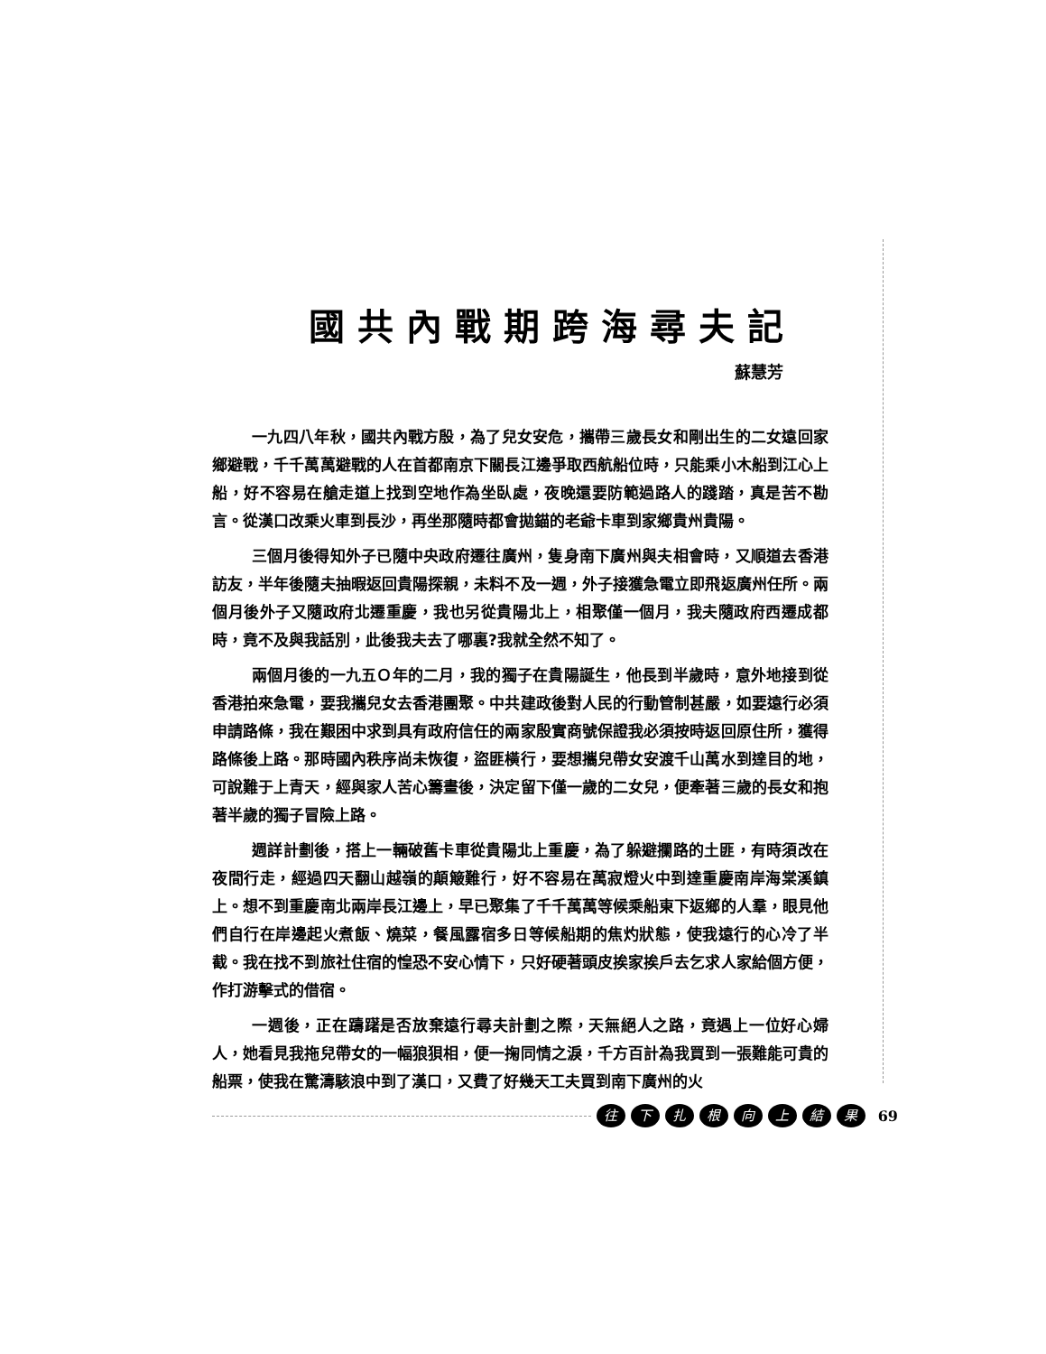國共內戰期跨海尋夫記
蘇慧芳
一九四八年秋，國共內戰方殷，為了兒女安危，攜帶三歲長女和剛出生的二女遠回家鄉避戰，千千萬萬避戰的人在首都南京下關長江邊爭取西航船位時，只能乘小木船到江心上船，好不容易在艙走道上找到空地作為坐臥處，夜晚還要防範過路人的踐踏，真是苦不勘言。從漢口改乘火車到長沙，再坐那隨時都會拋錨的老爺卡車到家鄉貴州貴陽。
三個月後得知外子已隨中央政府遷往廣州，隻身南下廣州與夫相會時，又順道去香港訪友，半年後隨夫抽暇返回貴陽探親，未料不及一週，外子接獲急電立即飛返廣州任所。兩個月後外子又隨政府北遷重慶，我也另從貴陽北上，相聚僅一個月，我夫隨政府西遷成都時，竟不及與我話別，此後我夫去了哪裏?我就全然不知了。
兩個月後的一九五Ｏ年的二月，我的獨子在貴陽誕生，他長到半歲時，意外地接到從香港拍來急電，要我攜兒女去香港團聚。中共建政後對人民的行動管制甚嚴，如要遠行必須申請路條，我在艱困中求到具有政府信任的兩家殷實商號保證我必須按時返回原住所，獲得路條後上路。那時國內秩序尚未恢復，盜匪橫行，要想攜兒帶女安渡千山萬水到達目的地，可說難于上青天，經與家人苦心籌畫後，決定留下僅一歲的二女兒，便牽著三歲的長女和抱著半歲的獨子冒險上路。
週詳計劃後，搭上一輛破舊卡車從貴陽北上重慶，為了躲避攔路的土匪，有時須改在夜間行走，經過四天翻山越嶺的顛簸難行，好不容易在萬寂燈火中到達重慶南岸海棠溪鎮上。想不到重慶南北兩岸長江邊上，早已聚集了千千萬萬等候乘船東下返鄉的人羣，眼見他們自行在岸邊起火煮飯、燒菜，餐風露宿多日等候船期的焦灼狀態，使我遠行的心冷了半截。我在找不到旅社住宿的惶恐不安心情下，只好硬著頭皮挨家挨戶去乞求人家給個方便，作打游擊式的借宿。
一週後，正在躊躇是否放棄遠行尋夫計劃之際，天無絕人之路，竟遇上一位好心婦人，她看見我拖兒帶女的一幅狼狽相，便一掬同情之淚，千方百計為我買到一張難能可貴的船票，使我在驚濤駭浪中到了漢口，又費了好幾天工夫買到南下廣州的火
往下扎根向上結果 69